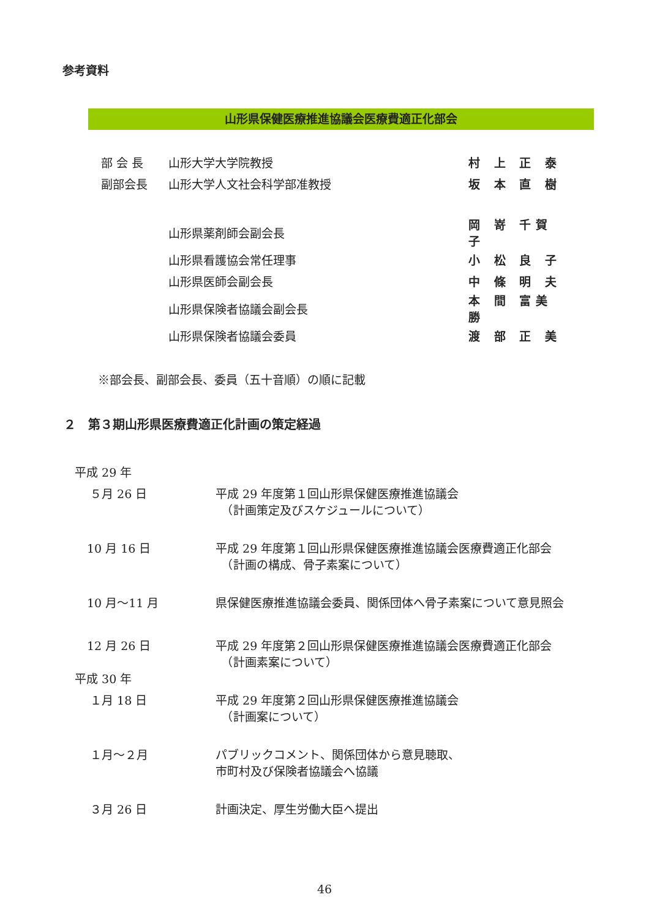参考資料
山形県保健医療推進協議会医療費適正化部会
| 部 会 長 | 山形大学大学院教授 | 村 上 正 泰 |
| 副部会長 | 山形大学人文社会科学部准教授 | 坂 本 直 樹 |
| | 山形県薬剤師会副会長 | 岡 嵜 千賀子 |
| | 山形県看護協会常任理事 | 小 松 良 子 |
| | 山形県医師会副会長 | 中 條 明 夫 |
| | 山形県保険者協議会副会長 | 本 間 富美勝 |
| | 山形県保険者協議会委員 | 渡 部 正 美 |
※部会長、副部会長、委員（五十音順）の順に記載
２　第３期山形県医療費適正化計画の策定経過
| 平成 29 年 | |
| ５月 26 日 | 平成 29 年度第１回山形県保健医療推進協議会 （計画策定及びスケジュールについて） |
| 10 月 16 日 | 平成 29 年度第１回山形県保健医療推進協議会医療費適正化部会 （計画の構成、骨子素案について） |
| 10 月～11 月 | 県保健医療推進協議会委員、関係団体へ骨子素案について意見照会 |
| 12 月 26 日 | 平成 29 年度第２回山形県保健医療推進協議会医療費適正化部会 （計画素案について） |
| 平成 30 年 | |
| １月 18 日 | 平成 29 年度第２回山形県保健医療推進協議会 （計画案について） |
| １月～２月 | パブリックコメント、関係団体から意見聴取、 市町村及び保険者協議会へ協議 |
| ３月 26 日 | 計画決定、厚生労働大臣へ提出 |
46